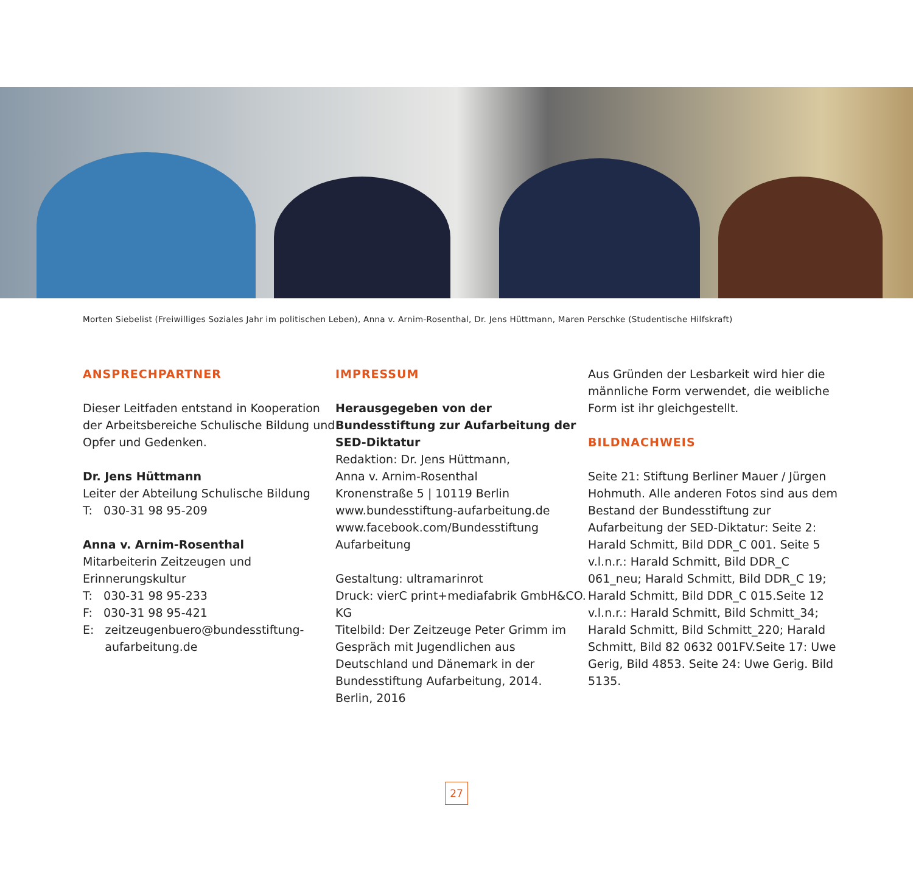Morten Siebelist (Freiwilliges Soziales Jahr im politischen Leben), Anna v. Arnim-Rosenthal, Dr. Jens Hüttmann, Maren Perschke (Studentische Hilfskraft)
ANSPRECHPARTNER
Dieser Leitfaden entstand in Kooperation der Arbeitsbereiche Schulische Bildung und Opfer und Gedenken.
Dr. Jens Hüttmann
Leiter der Abteilung Schulische Bildung
T: 030-31 98 95-209
Anna v. Arnim-Rosenthal
Mitarbeiterin Zeitzeugen und Erinnerungskultur
T: 030-31 98 95-233
F: 030-31 98 95-421
E: zeitzeugenbuero@bundesstiftung-
aufarbeitung.de
IMPRESSUM
Herausgegeben von der Bundesstiftung zur Aufarbeitung der SED-Diktatur
Redaktion: Dr. Jens Hüttmann,
Anna v. Arnim-Rosenthal
Kronenstraße 5 | 10119 Berlin
www.bundesstiftung-aufarbeitung.de
www.facebook.com/Bundesstiftung Aufarbeitung
Gestaltung: ultramarinrot
Druck: vierC print+mediafabrik GmbH&CO. KG
Titelbild: Der Zeitzeuge Peter Grimm im Gespräch mit Jugendlichen aus Deutschland und Dänemark in der Bundesstiftung Aufarbeitung, 2014.
Berlin, 2016
Aus Gründen der Lesbarkeit wird hier die männliche Form verwendet, die weibliche Form ist ihr gleichgestellt.
BILDNACHWEIS
Seite 21: Stiftung Berliner Mauer / Jürgen Hohmuth. Alle anderen Fotos sind aus dem Bestand der Bundesstiftung zur Aufarbeitung der SED-Diktatur: Seite 2: Harald Schmitt, Bild DDR_C 001. Seite 5 v.l.n.r.: Harald Schmitt, Bild DDR_C 061_neu; Harald Schmitt, Bild DDR_C 19; Harald Schmitt, Bild DDR_C 015.Seite 12 v.l.n.r.: Harald Schmitt, Bild Schmitt_34; Harald Schmitt, Bild Schmitt_220; Harald Schmitt, Bild 82 0632 001FV.Seite 17: Uwe Gerig, Bild 4853. Seite 24: Uwe Gerig. Bild 5135.
27